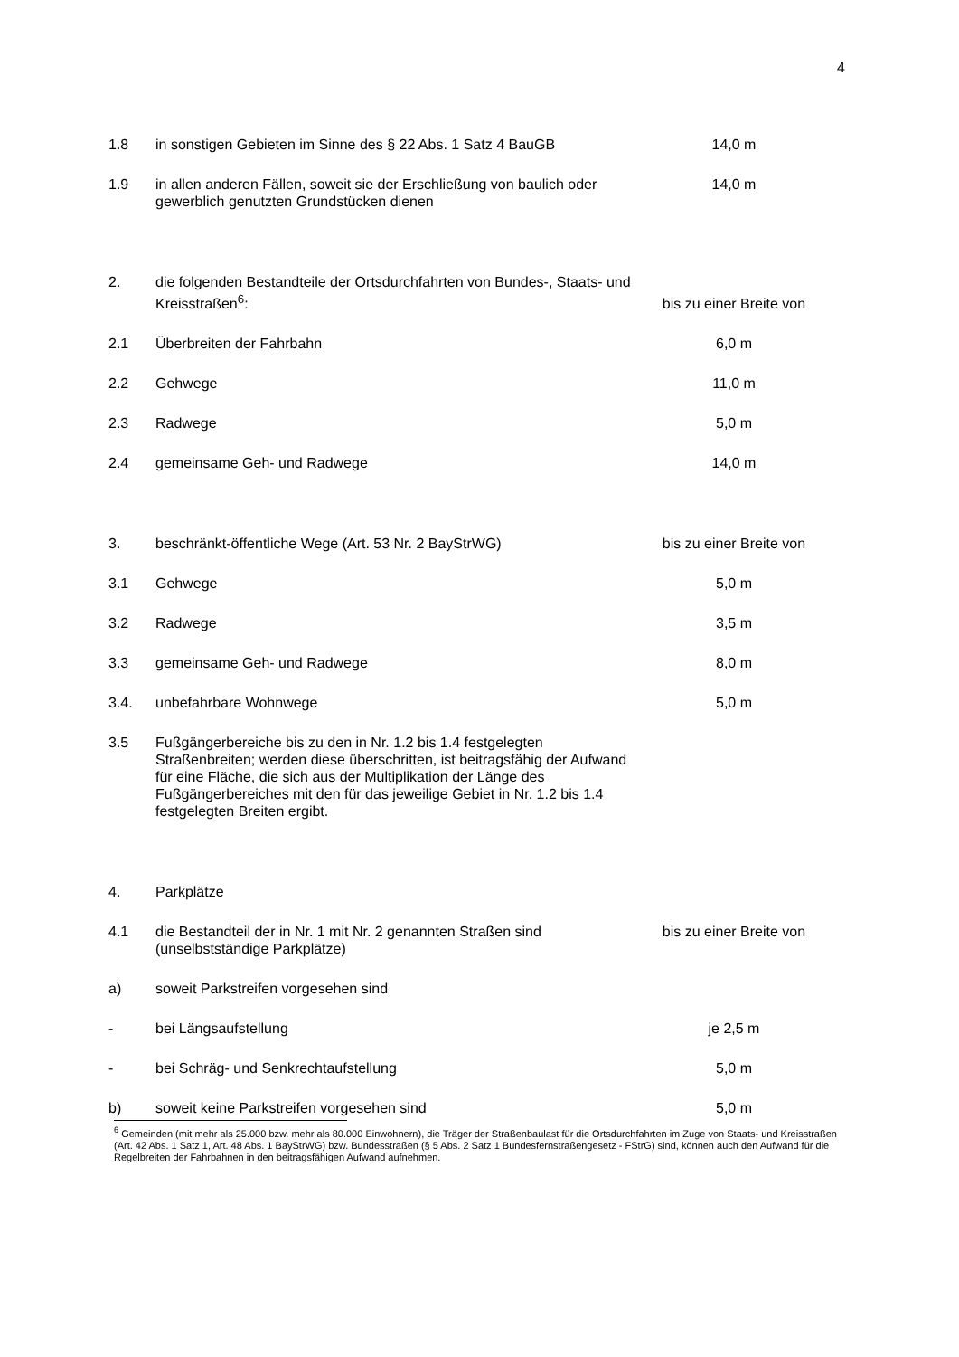4
| 1.8 | in sonstigen Gebieten im Sinne des § 22 Abs. 1 Satz 4 BauGB | 14,0 m |
| 1.9 | in allen anderen Fällen, soweit sie der Erschließung von baulich oder gewerblich genutzten Grundstücken dienen | 14,0 m |
| 2. | die folgenden Bestandteile der Ortsdurchfahrten von Bundes-, Staats- und Kreisstraßen<sup>6</sup>: | bis zu einer Breite von |
| 2.1 | Überbreiten der Fahrbahn | 6,0 m |
| 2.2 | Gehwege | 11,0 m |
| 2.3 | Radwege | 5,0 m |
| 2.4 | gemeinsame Geh- und Radwege | 14,0 m |
| 3. | beschränkt-öffentliche Wege (Art. 53 Nr. 2 BayStrWG) | bis zu einer Breite von |
| 3.1 | Gehwege | 5,0 m |
| 3.2 | Radwege | 3,5 m |
| 3.3 | gemeinsame Geh- und Radwege | 8,0 m |
| 3.4. | unbefahrbare Wohnwege | 5,0 m |
| 3.5 | Fußgängerbereiche bis zu den in Nr. 1.2 bis 1.4 festgelegten Straßenbreiten; werden diese überschritten, ist beitragsfähig der Aufwand für eine Fläche, die sich aus der Multiplikation der Länge des Fußgängerbereiches mit den für das jeweilige Gebiet in Nr. 1.2 bis 1.4 festgelegten Breiten ergibt. | |
| 4. | Parkplätze | |
| 4.1 | die Bestandteil der in Nr. 1 mit Nr. 2 genannten Straßen sind (unselbstständige Parkplätze) | bis zu einer Breite von |
| a) | soweit Parkstreifen vorgesehen sind | |
| - | bei Längsaufstellung | je 2,5 m |
| - | bei Schräg- und Senkrechtaufstellung | 5,0 m |
| b) | soweit keine Parkstreifen vorgesehen sind | 5,0 m |
<sup>6</sup> Gemeinden (mit mehr als 25.000 bzw. mehr als 80.000 Einwohnern), die Träger der Straßenbaulast für die Ortsdurchfahrten im Zuge von Staats- und Kreisstraßen (Art. 42 Abs. 1 Satz 1, Art. 48 Abs. 1 BayStrWG) bzw. Bundesstraßen (§ 5 Abs. 2 Satz 1 Bundesfernstraßengesetz - FStrG) sind, können auch den Aufwand für die Regelbreiten der Fahrbahnen in den beitragsfähigen Aufwand aufnehmen.